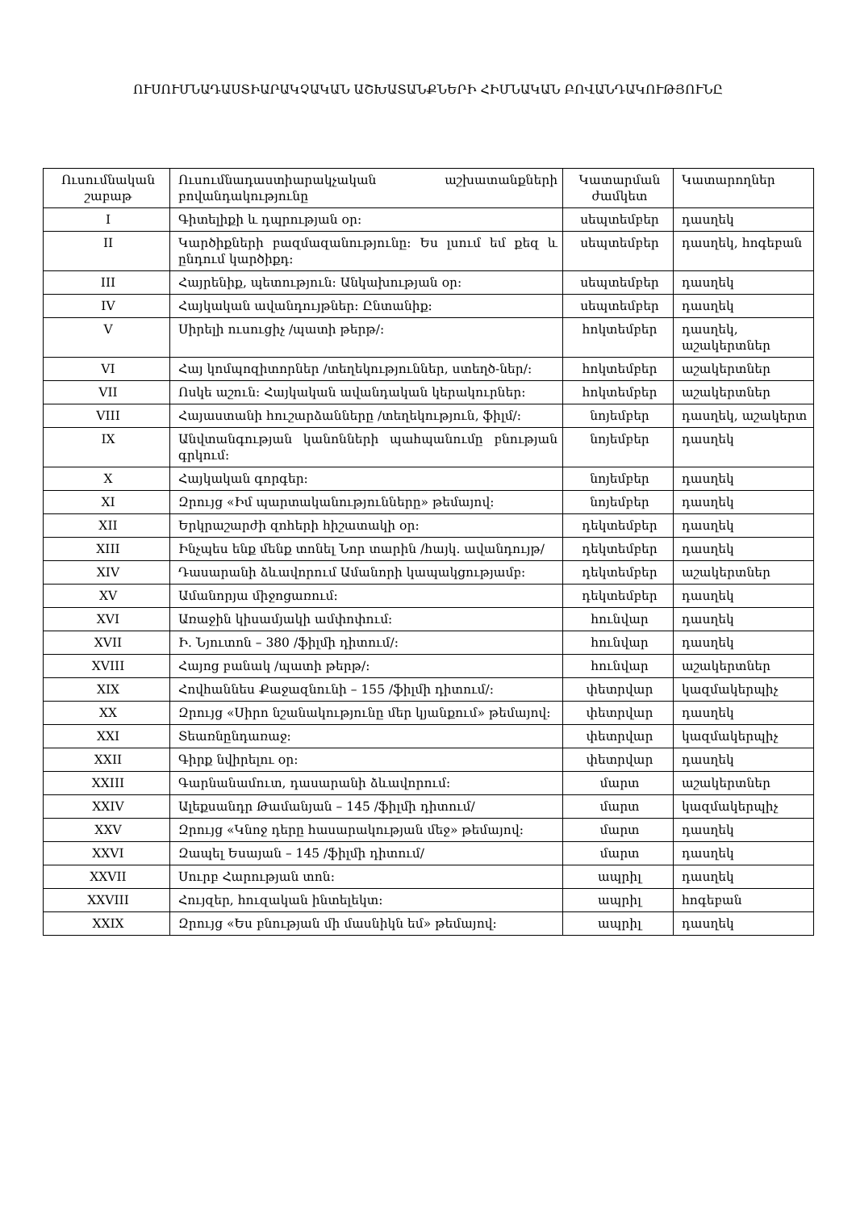ՈՒՍՈՒՄՆԱԴԱՍՏԻԱՐԱԿՉԱԿԱՆ ԱՇԽԱՏԱՆՔՆԵՐԻ ՀԻՄՆԱԿԱՆ ԲՈՎԱՆԴԱԿՈՒԹՅՈՒՆԸ
| Ուսումնական շաբաթ | Ուսումնադաստիարակչական աշխատանքների բովանդակությունը | Կատարման ժամկետ | Կատարողներ |
| I | Գիտելիքի և դպրության օր: | սեպտեմբեր | դասղեկ |
| II | Կարծիքների բազմազանությունը: Ես լսում եմ քեզ և ընդում կարծիքդ: | սեպտեմբեր | դասղեկ, հոգեբան |
| III | Հայրենիք, պետություն: Անկախության օր: | սեպտեմբեր | դասղեկ |
| IV | Հայկական ավանդույթներ: Ընտանիք: | սեպտեմբեր | դասղեկ |
| V | Սիրելի ուսուցիչ /պատի թերթ/: | հոկտեմբեր | դասղեկ, աշակերտներ |
| VI | Հայ կոմպոզիտորներ /տեղեկություններ, ստեղծ-ներ/: | հոկտեմբեր | աշակերտներ |
| VII | Ոսկե աշուն: Հայկական ավանդական կերակուրներ: | հոկտեմբեր | աշակերտներ |
| VIII | Հայաստանի հուշարձանները /տեղեկություն, ֆիլմ/: | նոյեմբեր | դասղեկ, աշակերտ |
| IX | Անվտանգության կանոնների պահպանումը բնության գրկում: | նոյեմբեր | դասղեկ |
| X | Հայկական գորգեր: | նոյեմբեր | դասղեկ |
| XI | Զրույց «Իմ պարտականությունները» թեմայով: | նոյեմբեր | դասղեկ |
| XII | Երկրաշարժի զոհերի հիշատակի օր: | դեկտեմբեր | դասղեկ |
| XIII | Ինչպես ենք մենք տոնել Նոր տարին /հայկ. ավանդույթ/ | դեկտեմբեր | դասղեկ |
| XIV | Դասարանի ձևավորում Ամանորի կապակցությամբ: | դեկտեմբեր | աշակերտներ |
| XV | Ամանորյա միջոցառում: | դեկտեմբեր | դասղեկ |
| XVI | Առաջին կիսամյակի ամփոփում: | հունվար | դասղեկ |
| XVII | Ի. Նյուտոն – 380 /ֆիլմի դիտում/: | հունվար | դասղեկ |
| XVIII | Հայոց բանակ /պատի թերթ/: | հունվար | աշակերտներ |
| XIX | Հովհաննես Քաջազնունի – 155 /ֆիլմի դիտում/: | փետրվար | կազմակերպիչ |
| XX | Զրույց «Սիրո նշանակությունը մեր կյանքում» թեմայով: | փետրվար | դասղեկ |
| XXI | Տեառնընդառաջ: | փետրվար | կազմակերպիչ |
| XXII | Գիրք նվիրելու օր: | փետրվար | դասղեկ |
| XXIII | Գարնանամուտ, դասարանի ձևավորում: | մարտ | աշակերտներ |
| XXIV | Ալեքսանդր Թամանյան – 145 /ֆիլմի դիտում/ | մարտ | կազմակերպիչ |
| XXV | Զրույց «Կնոջ դերը հասարակության մեջ» թեմայով: | մարտ | դասղեկ |
| XXVI | Զապել Եսայան – 145 /ֆիլմի դիտում/ | մարտ | դասղեկ |
| XXVII | Սուրբ Հարության տոն: | ապրիլ | դասղեկ |
| XXVIII | Հույզեր, հուզական ինտելեկտ: | ապրիլ | հոգեբան |
| XXIX | Զրույց «Ես բնության մի մասնիկն եմ» թեմայով: | ապրիլ | դասղեկ |